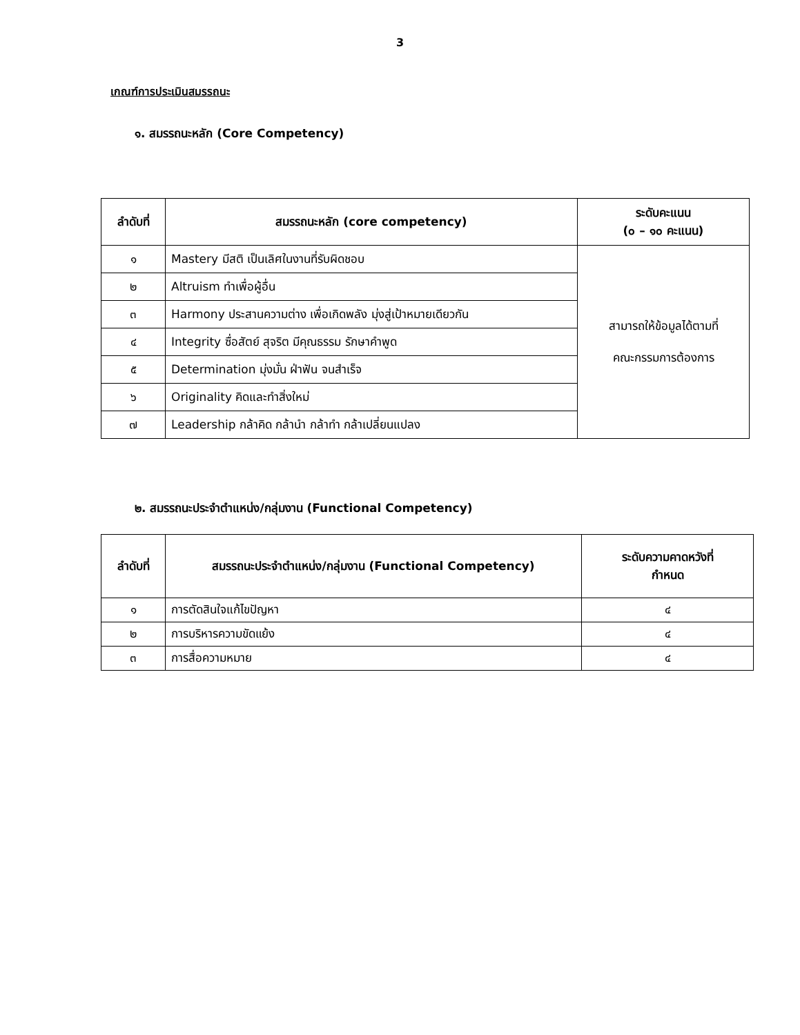3
เกณฑ์การประเมินสมรรถนะ
๑. สมรรถนะหลัก (Core Competency)
| ลำดับที่ | สมรรถนะหลัก (core competency) | ระดับคะแนน (๐ – ๑๐ คะแนน) |
| --- | --- | --- |
| ๑ | Mastery มีสติ เป็นเลิศในงานที่รับผิดชอบ | สามารถให้ข้อมูลได้ตามที่ คณะกรรมการต้องการ |
| ๒ | Altruism ทำเพื่อผู้อื่น | |
| ๓ | Harmony ประสานความต่าง เพื่อเกิดพลัง มุ่งสู่เป้าหมายเดียวกัน | |
| ๔ | Integrity ซื่อสัตย์ สุจริต มีคุณธรรม รักษาคำพูด | |
| ๕ | Determination มุ่งมั่น ฝ่าฟัน จนสำเร็จ | |
| ๖ | Originality คิดและทำสิ่งใหม่ | |
| ๗ | Leadership กล้าคิด กล้านำ กล้าทำ กล้าเปลี่ยนแปลง | |
๒. สมรรถนะประจำตำแหน่ง/กลุ่มงาน (Functional Competency)
| ลำดับที่ | สมรรถนะประจำตำแหน่ง/กลุ่มงาน (Functional Competency) | ระดับความคาดหวังที่ กำหนด |
| --- | --- | --- |
| ๑ | การตัดสินใจแก้ไขปัญหา | ๔ |
| ๒ | การบริหารความขัดแย้ง | ๔ |
| ๓ | การสื่อความหมาย | ๔ |